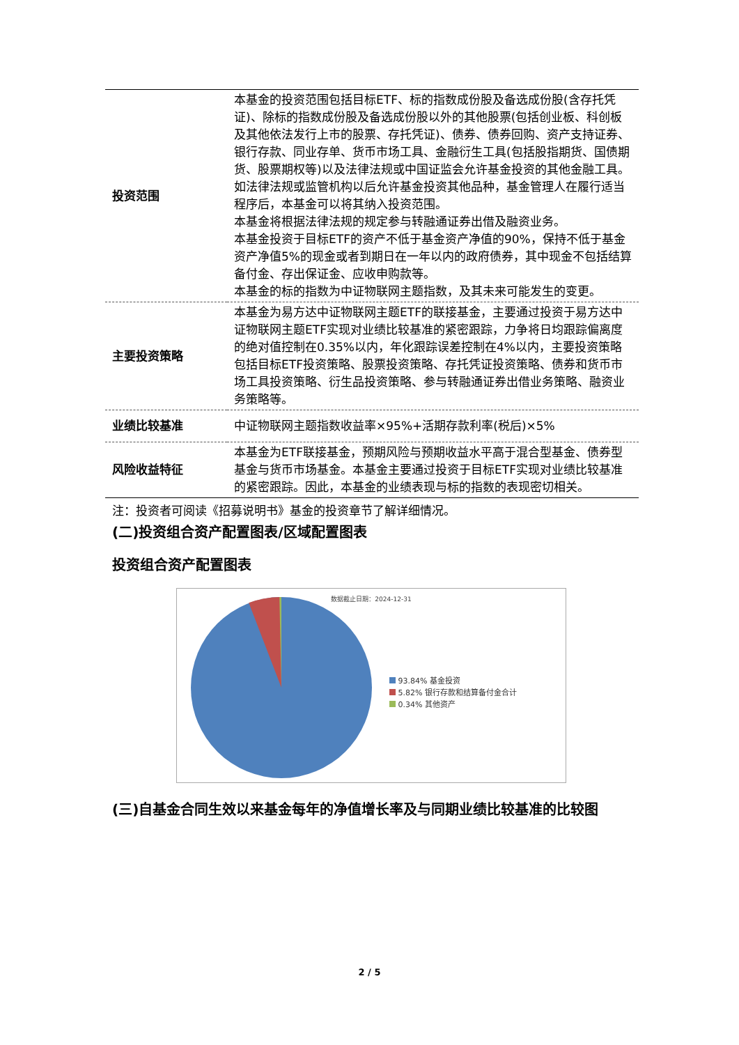| 投资范围 | 本基金的投资范围包括目标ETF、标的指数成份股及备选成份股(含存托凭证)、除标的指数成份股及备选成份股以外的其他股票(包括创业板、科创板及其他依法发行上市的股票、存托凭证)、债券、债券回购、资产支持证券、银行存款、同业存单、货币市场工具、金融衍生工具(包括股指期货、国债期货、股票期权等)以及法律法规或中国证监会允许基金投资的其他金融工具。 如法律法规或监管机构以后允许基金投资其他品种，基金管理人在履行适当程序后，本基金可以将其纳入投资范围。 本基金将根据法律法规的规定参与转融通证券出借及融资业务。 本基金投资于目标ETF的资产不低于基金资产净值的90%，保持不低于基金资产净值5%的现金或者到期日在一年以内的政府债券，其中现金不包括结算备付金、存出保证金、应收申购款等。 本基金的标的指数为中证物联网主题指数，及其未来可能发生的变更。 |
| 主要投资策略 | 本基金为易方达中证物联网主题ETF的联接基金，主要通过投资于易方达中证物联网主题ETF实现对业绩比较基准的紧密跟踪，力争将日均跟踪偏离度的绝对值控制在0.35%以内，年化跟踪误差控制在4%以内，主要投资策略包括目标ETF投资策略、股票投资策略、存托凭证投资策略、债券和货币市场工具投资策略、衍生品投资策略、参与转融通证券出借业务策略、融资业务策略等。 |
| 业绩比较基准 | 中证物联网主题指数收益率×95%+活期存款利率(税后)×5% |
| 风险收益特征 | 本基金为ETF联接基金，预期风险与预期收益水平高于混合型基金、债券型基金与货币市场基金。本基金主要通过投资于目标ETF实现对业绩比较基准的紧密跟踪。因此，本基金的业绩表现与标的指数的表现密切相关。 |
注：投资者可阅读《招募说明书》基金的投资章节了解详细情况。
(二)投资组合资产配置图表/区域配置图表
投资组合资产配置图表
数据截止日期：2024-12-31
93.84% 基金投资
5.82% 银行存款和结算备付金合计
0.34% 其他资产
(三)自基金合同生效以来基金每年的净值增长率及与同期业绩比较基准的比较图
2 / 5